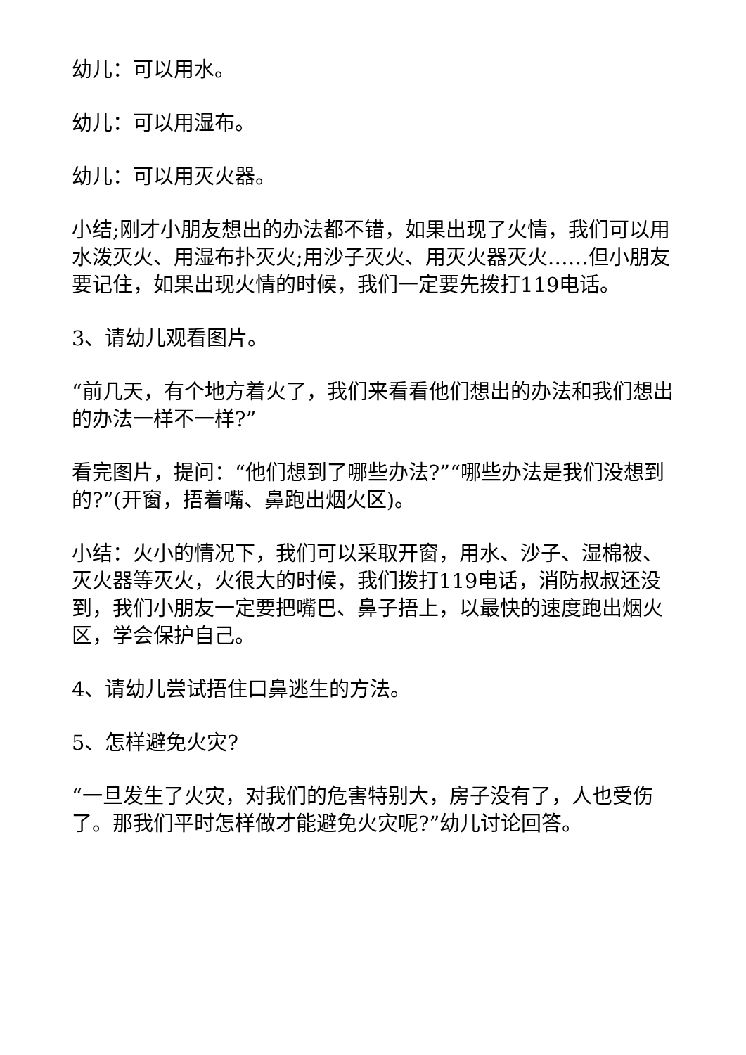幼儿：可以用水。
幼儿：可以用湿布。
幼儿：可以用灭火器。
小结;刚才小朋友想出的办法都不错，如果出现了火情，我们可以用水泼灭火、用湿布扑灭火;用沙子灭火、用灭火器灭火……但小朋友要记住，如果出现火情的时候，我们一定要先拨打119电话。
3、请幼儿观看图片。
“前几天，有个地方着火了，我们来看看他们想出的办法和我们想出的办法一样不一样?”
看完图片，提问：“他们想到了哪些办法?”“哪些办法是我们没想到的?”(开窗，捂着嘴、鼻跑出烟火区)。
小结：火小的情况下，我们可以采取开窗，用水、沙子、湿棉被、灭火器等灭火，火很大的时候，我们拨打119电话，消防叔叔还没到，我们小朋友一定要把嘴巴、鼻子捂上，以最快的速度跑出烟火区，学会保护自己。
4、请幼儿尝试捂住口鼻逃生的方法。
5、怎样避免火灾?
“一旦发生了火灾，对我们的危害特别大，房子没有了，人也受伤了。那我们平时怎样做才能避免火灾呢?”幼儿讨论回答。